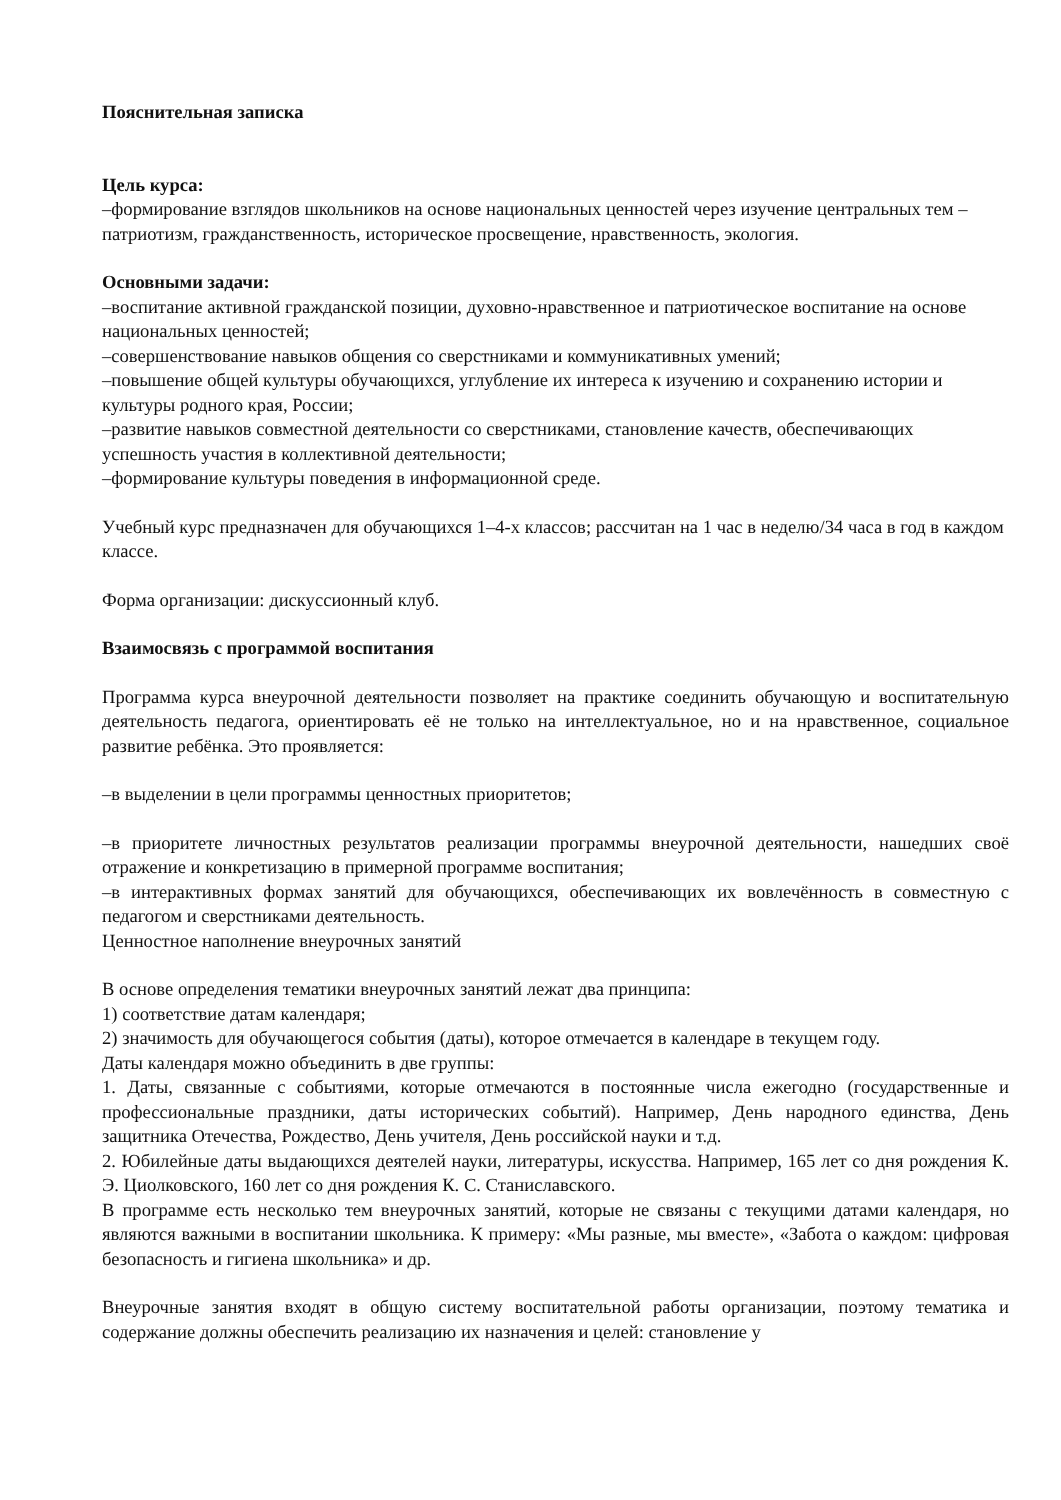Пояснительная записка
Цель курса:
–формирование взглядов школьников на основе национальных ценностей через изучение центральных тем – патриотизм, гражданственность, историческое просвещение, нравственность, экология.
Основными задачи:
–воспитание активной гражданской позиции, духовно-нравственное и патриотическое воспитание на основе национальных ценностей;
–совершенствование навыков общения со сверстниками и коммуникативных умений;
–повышение общей культуры обучающихся, углубление их интереса к изучению и сохранению истории и культуры родного края, России;
–развитие навыков совместной деятельности со сверстниками, становление качеств, обеспечивающих успешность участия в коллективной деятельности;
–формирование культуры поведения в информационной среде.
Учебный курс предназначен для обучающихся 1–4-х классов; рассчитан на 1 час в неделю/34 часа в год в каждом классе.
Форма организации: дискуссионный клуб.
Взаимосвязь с программой воспитания
Программа курса внеурочной деятельности позволяет на практике соединить обучающую и воспитательную деятельность педагога, ориентировать её не только на интеллектуальное, но и на нравственное, социальное развитие ребёнка. Это проявляется:
–в выделении в цели программы ценностных приоритетов;
–в приоритете личностных результатов реализации программы внеурочной деятельности, нашедших своё отражение и конкретизацию в примерной программе воспитания;
–в интерактивных формах занятий для обучающихся, обеспечивающих их вовлечённость в совместную с педагогом и сверстниками деятельность.
Ценностное наполнение внеурочных занятий
В основе определения тематики внеурочных занятий лежат два принципа:
1) соответствие датам календаря;
2) значимость для обучающегося события (даты), которое отмечается в календаре в текущем году.
Даты календаря можно объединить в две группы:
1. Даты, связанные с событиями, которые отмечаются в постоянные числа ежегодно (государственные и профессиональные праздники, даты исторических событий). Например, День народного единства, День защитника Отечества, Рождество, День учителя, День российской науки и т.д.
2. Юбилейные даты выдающихся деятелей науки, литературы, искусства. Например, 165 лет со дня рождения К. Э. Циолковского, 160 лет со дня рождения К. С. Станиславского.
В программе есть несколько тем внеурочных занятий, которые не связаны с текущими датами календаря, но являются важными в воспитании школьника. К примеру: «Мы разные, мы вместе», «Забота о каждом: цифровая безопасность и гигиена школьника» и др.
Внеурочные занятия входят в общую систему воспитательной работы организации, поэтому тематика и содержание должны обеспечить реализацию их назначения и целей: становление у